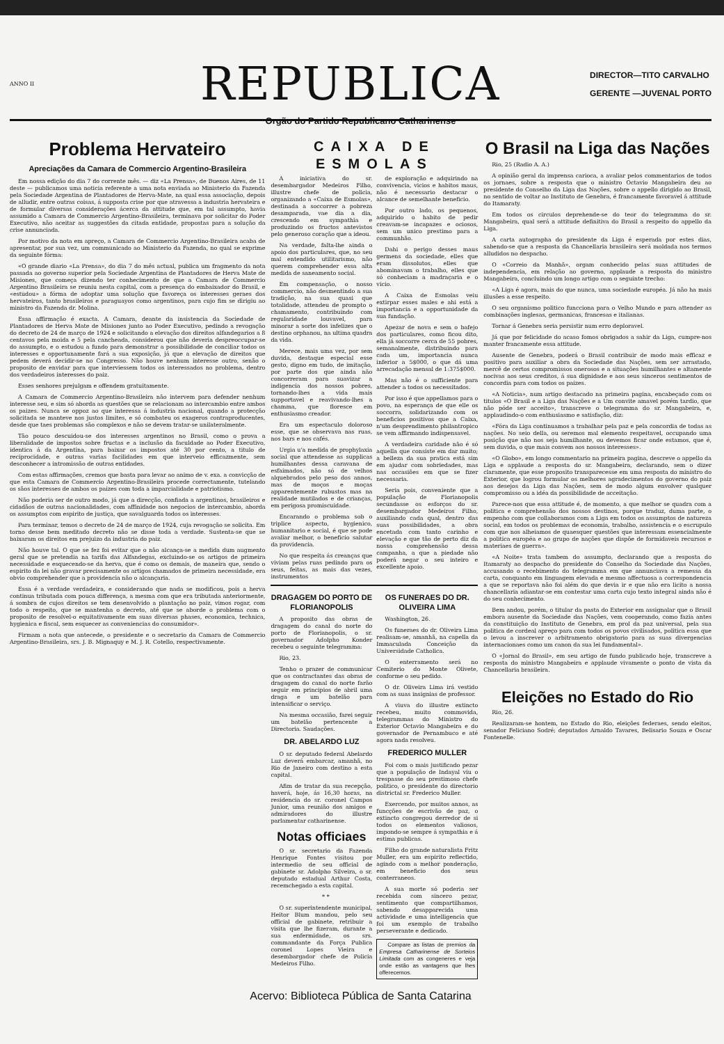ANNO II
REPUBLICA
DIRECTOR—TITO CARVALHO
GERENTE —JUVENAL PORTO
Orgão do Partido Republicano Catharinense
Problema Hervateiro
Apreciações da Camara de Commercio Argentino-Brasileira
Em nossa edição do dia 7 do corrente mês. — diz «La Prensa», de Buenos Aires, de 11 deste — publicamos uma noticia referente a uma nota enviada ao Ministerio da Fazenda pela Sociedade Argentina de Plantadores de Herva-Mate, na qual essa associação, depois de alludir, entre outras coisas, á supposta crise por que atravessa a industria hervateira e de formular diversas considerações ácerca da attitude que, em tal assumpto, havia assumido a Camara de Commercio Argentino-Brasileira, terminava por solicitar do Poder Executivo, não aceitar as suggestões da citada entidade, propostas para a solução da crise annunciada.
Por motivo da nota em apreço, a Camara de Commercio Argentino-Brasileira acaba de apresentar, por sua vez, um communicado ao Ministerio da Fazenda, no qual se exprime da seguinte fórma:
«O grande diario «La Prensa», do dia 7 do mês actual, publica um fragmento da nota passada ao governo superior pela Sociedade Argentina de Plantadores de Herva Mate de Misiones, que começa dizendo ter conhecimento de que a Camara de Commercio Argentino Brasileira se reuniu nesta capital, com a presença do embaixador do Brasil, e «estudou» a fórma de adoptar uma solução que favoreça os interesses geraes dos hervateiros, tanto brasileiros e paraguayos como argentinos, para cujo fim se dirigiu ao ministro da Fazenda dr. Molina.
Essa affirmação é exacta. A Camara, deante da insistencia da Sociedade de Plantadores de Herva Mate de Misiones junto ao Poder Executivo, pedindo a revogação do decreto de 24 de março de 1924 e solicitando a elevação dos direitos alfandegarios a 8 centavos pela moida e 5 pela cancheada, considerou que não deveria despreoccupar-se do assumpto, e o estudou a fundo para demonstrar a possibilidade de conciliar todos os interesses e opportunamente fará a sua exposição, já que a elevação de direitos que pedem deverá decidir-se no Congresso. Não houve nenhum interesse outro, senão o proposito de envidar para que interviessem todos os interessados no problema, dentro dos verdadeiros interesses do paiz.
Esses senhores prejulgam e offendem gratuitamente.
A Camara de Commercio Argentino-Brasileira não intervem para defender nenhum interesse seu, e sim só aborda as questões que se relacionam ao intercambio entre ambos os paizes. Nunca se oppoz ao que interessa á industria nacional, quando a protecção solicitada se manteve nos justos limites, e só combateu os exageros contraproducentes, desde que taes problemas são complexos e não se devem tratar-se unilateralmente.
Tão pouco descuidou-se dos interesses argentinos no Brasil, como o prova a liberalidade de impostos sobre fructas e a inclusão da faculdade ao Poder Executivo, identica á da Argentina, para baixar os impostos até 30 por cento, a titulo de reciprocidade, e outras varias facilidades em que interveio efficazmente, sem desconhecer a intromissão de outras entidades.
Com estas affirmações, cremos que basta para levar ao animo de v. exa. a convicção de que esta Camara de Commercio Argentino-Brasileira procede correctamente, tutelando os sãos interesses de ambos os paizes com toda a imparcialidade e patriotismo.
Não poderia ser de outro modo, já que a direcção, confiada a argentinos, brasileiros e cidadãos de outras nacionalidades, com affinidade nos negocios de intercambio, aborda os assumptos com espirito de justiça, que savalguarda todos os interesses.
Para terminar, temos o decreto de 24 de março de 1924, cuja revogação se solicita. Em torno desse bem meditado decreto não se disse toda a verdade. Sustenta-se que se baixaram os direitos em prejuizo da industria do paiz.
Não houve tal. O que se fez foi evitar que o não alcança-se a medida dum augmento geral que se pretendia na tarifa das Alfandegas, excluindo-se os artigos de primeira necessidade e esquecendo-se da herva, que é como os demais, de maneira que, sendo o espirito da lei não gravar precisamente os artigos chamados de primeira necessidade, era obvio comprehender que a providencia não o alcançaria.
Essa é a verdade verdadeira, e considerando que nada se modificou, pois a herva continua tributada com pouca differença, a mesma com que era tributada anteriormente, á sombra de cujos direitos se tem desenvolvido a plantação no paiz, vimos rogar, com todo o respeito, que se mantenha o decreto, até que se aborde o problema com o proposito de resolvel-o equitativamente em suas diversas phases, economica, technica, hygienica e fiscal, sem esquecer as conveniencias do consumidor».
Firmam a nota que antecede, o presidente e o secretario da Camara de Commercio Argentino-Brasileira, srs. J. B. Mignaquy e M. J. R. Cotello, respectivamente.
CAIXA DE ESMOLAS
A iniciativa do sr. desembargador Medeiros Filho, illustre chefe de policia, organizando a «Caixa de Esmolas», destinada a soccorrer a pobreza desamparada, vae dia a dia, crescendo em sympathia e produzindo os fructos antevistos pelo generoso coração que a ideou.
Na verdade, falta-lhe ainda o apoio dos particulares, que, no seu mal entendido utilitarismo, não querem comprehender essa alta medida de saneamento social.
Em compensação, o nosso commercio, não desmentindo a sua tradição, na sua quasi que totalidade, attendeu de prompto o chamamento, contribuindo com regularidade louvavel, para minorar a sorte dos infelizes que o destino orphanou, na ultima quadra da vida.
Merece, mais uma vez, por sem duvida, destaque especial esse gesto, digno em tudo, de imitação, por parte dos que ainda não concorreram para suavizar a indigencia dos nossos pobres, tornando-lhes a vida mais supportavel e reavivando-lhes a chamma, que floresce em enthusiasmo creador.
Era um espectaculo doloroso esse, que se observava nas ruas, nos bars e nos cafés.
Urgia u'a medida de prophylaxia social que attendesse as supplicas humilhantes dessa caravana de esfaimados, não só de velhos alquebrados pelo peso dos annos, mas de moços e moças apparentemente rubustos mas na realidade mutilados e de crianças, em perigosa promiscuidade.
Encarando o problema sob o triplice aspecto, hygienico, humanitario e social, é que se pode avaliar melhor, o beneficio salutar da providencia.
No que respeita ás creanças que viviam pelas ruas pedindo para os seus, feitas, as mais das vezes, instrumentos
de exploração e adquirindo na convivencia, vicios e habitos maus, não é necessario destacar o alcance de semelhante beneficio.
Por outro lado, os pequenos, adquirido o habito de pedir creavam-se incapazes e ociosos, sem um unico prestimo para a communhão.
Dahi o perigo desses maus germens da sociedade, elles que eram dissolutos, elles que abominavam o trabalho, elles que só conheciam a madraçaria e o vicio.
A Caixa de Esmolas veiu extirpar esses males e ahi está a importancia e a opportunidade da sua fundação.
Apezar de nova e sem o bafejo dos particulares, como ficou dito, ella já soccorre cerca de 55 pobres, semanalmente, distribuindo para cada um, importancia nunca inferior a 5$000, o que dá uma arrecadação mensal de 1:375$000.
Mas não é o sufficiente para attender a todos os necessitados.
Por isso é que appellamos para o povo, na esperança de que elle os soccorra, solidarizando com os beneficios positivos que a Caixa, n'um desprendimento philantropico se vem affirmando indispensavel.
A verdadeira caridade não é só aquella que consiste em dar muito; a belleza da sua pratica está sim em ajudar com sobriedades, mas nas occasiões em que se fizer necessaria.
Seria pois, conveniente que a população de Florianopolis secundasse os esforços do sr. desembargador Medeiros Filho, auxiliando cada qual, dentro das suas possibilidades, a obra encetada com tanto carinho e elevação e que tão de perto diz da nossa comprehensão dessa campanha, a que a piedade não poderá negar o seu inteiro e excellente apoio.
DRAGAGEM DO PORTO DE FLORIANOPOLIS
A proposito das obras de dragagem do canal do norte do porto de Florianopolis, o sr. governador Adolpho Konder recebeu o seguinte telegramma:
Rio, 23.
Tenho o prazer de communicar que os contractantes das obras de dragagem do canal do norte farão seguir em principios de abril uma draga e um batelão para intensificar o serviço.
Na mesma occasião, farei seguir um batelão pertencente a Directoria. Saudações.
DR. ABELARDO LUZ
O sr. deputado federal Abelardo Luz deverá embarcar, amanhã, no Rio de Janeiro com destino a esta capital.
Afim de tratar da sua recepção, haverá, hoje, ás 16,30 horas, na residencia do sr. coronel Campos Junior, uma reunião dos amigos e admiradores do illustre parlamentar catharinense.
Notas officiaes
O sr. secretario da Fazenda Henrique Fontes visitou por intermedio de seu official de gabinete sr. Adolpho Silveira, o sr. deputado estadual Arthur Costa, recemchegado a esta capital.
* *
O sr. superintendente municipal, Heitor Blum mandou, pelo seu official de gabinete, retribuir a visita que lhe fizeram, durante a sua enfermidade, os srs. commandante da Força Publica coronel Lopes Vieira e desembargador chefe de Policia Medeiros Filho.
OS FUNERAES DO DR. OLIVEIRA LIMA
Washington, 26.
Os funeraes do dr. Oliveira Lima realisam-se, amanhã, na capella da Immaculada Conceição da Universidade Catholica.
O enterramento será no Cemiterio do Monte Olivete, conforme o seu pedido.
O dr. Oliveira Lima irá vestido com as suas insignias de professor.
A viuva do illustre extincto recebeu, muito commovida, telegrammas do Ministro do Exterior Octavio Mangabeira e do governador de Pernambuco e até agora nada resolveu.
FREDERICO MULLER
Foi com o mais justificado pezar que a população de Indayal viu o trespasse do seu prestimoso chefe politico, o presidente do directorio districtal sr. Frederico Muller.
Exercendo, por muitos annos, as funcções de escrivão de paz, o extincto congregou derredor de si todos os elementos valiosos, impondo-se sempre á sympathia e á estima publicas.
Filho do grande naturalista Fritz Muller, era um espirito reflectido, agindo com a melhor ponderação, em beneficio dos seus conterraneos.
A sua morte só poderia ser recebida com sincero pezar, sentimento que compartilhamos, sabendo desapparecida uma actividade e uma intelligencia que foi um exemplo de trabalho perseverante e dedicado.
Compare as listas de premios da Empresa Catharinense de Sorteios Limitada com as congeneres e veja onde estão as vantagens que lhes offerecemos.
O Brasil na Liga das Nações
Rio, 25 (Radio A. A.)
A opinião geral da imprensa carioca, a avaliar pelos commentarios de todos os jornaes, sobre a resposta que o ministro Octavio Mangabeira deu ao presidente do Conselho da Liga das Nações, sobre o appello dirigido ao Brasil, no sentido de voltar ao Instituto de Genebra, é francamente favoravel á attitude do Itamaraty.
Em todos os circulos deprehende-se do teor do telegramma do sr. Mangabeira, qual será a attitude definitiva do Brasil a respeito do appello da Liga.
A carta autographa do presidente da Liga é esperada por estes dias, sabendo-se que a resposta da Chancellaria brasileira será moldada nos termos alludidos no despacho.
O «Correio da Manhã», orgam conhecido pelas suas attitudes de independencia, em relação ao governo, applaude a resposta do ministro Mangabeira, concluindo um longo artigo com o seguinte trecho:
«A Liga é agora, mais do que nunca, uma sociedade européa. Já não ha mais illusões a esse respeito.
O seu organismo politico funcciona para o Velho Mundo e para attender as combinações inglesas, germanicas, francesas e italianas.
Tornar á Genebra seria persistir num erro deploravel.
Já que por felicidade do acaso fomos obrigados a sahir da Liga, cumpre-nos manter francamente essa attitude.
Ausente de Genebra, poderá o Brasil contribuir de modo mais efficaz e positivo para auxiliar a obra da Sociedade das Nações, sem ser arrastado, mercê de certos compromissos onerosos e a situações humilhantes e altamente nocivas aos seus creditos, á sua dignidade e aos seus sinceros sentimentos de concordia para com todos os paizes.
«A Noticia», num artigo destacado na primeira pagina, encabeçado com os titulos «O Brasil e a Liga das Nações e a Um convite amavel porém tardio, que não póde ser acceito», transcreve o telegramma do sr. Mangabeira, e, applaudindo-o com enthusiasmo e satisfação, diz:
«Fóra da Liga continuamos a trabalhar pela paz e pela concordia de todas as nações. No seio della, ou seremos mal elemento respeitavel, occupando uma posição que não nos seja humilhante, ou devemos ficar onde estamos, que é, sem duvida, o que mais convem aos nossos interesses».
«O Globo», em longo commentario na primeira pagina, descreve o appello da Liga e applaude a resposta do sr. Mangabeira, declarando, sem o dizer claramente, que esse proposito transparecesse em uma resposta do ministro do Exterior, que logrou formular os melhores agradecimentos do governo do paiz aos desejos da Liga das Nações, sem de modo algum envolver qualquer compromisso ou a idéa da possibilidade de acceitação.
Parece-nos que essa attitude é, de momento, a que melhor se quadra com a politica e comprehensão dos nossos destinos, porque traduz, duma parte, o empenho com que collaboramos com a Liga em todos os assumptos de natureza social, em todos os problemas de economia, trabalho, assistencia e o escrupulo com que nos alheiamos de quaesquer questões que interessam essencialmente a politica européa e ao grupo de nações que dispõe de formidaveis recursos e materiaes de guerra».
«A Noite» trata tambem do assumpto, declarando que a resposta do Itamaraty ao despacho do presidente do Conselho da Sociedade das Nações, accusando o recebimento do telegramma em que annunciava a remessa da carta, conquanto em linguagem elevada e mesmo affectuosa a correspondencia a que se reportava não foi além do que devia ir e que não era licito a nossa chancellaria adiantar-se em contestar uma carta cujo texto integral ainda não é do seu conhecimento.
Bem andou, porém, o titular da pasta do Exterior em assignalar que o Brasil embora ausente da Sociedade das Nações, vem cooperando, como fazia antes da constituição do Instituto de Genebra, em prol da paz universal, pela sua politica de cordeal apreço para com todos os povos civilisados, politica essa que o levou a inscrever o arbitramento obrigatorio para as suas divergencias internacionaes como um canon da sua lei fundamental».
O «Jornal do Brasil», em seu artigo de fundo publicado hoje, transcreve a resposta do ministro Mangabeira e applaude vivamente o ponto de vista da Chancellaria brasileira.
Eleições no Estado do Rio
Rio, 26.
Realizaram-se hontem, no Estado do Rio, eleições federaes, sendo eleitos, senador Feliciano Sodré; deputados Arnaldo Tavares, Belisario Souza e Oscar Fontenelle.
Acervo: Biblioteca Pública de Santa Catarina